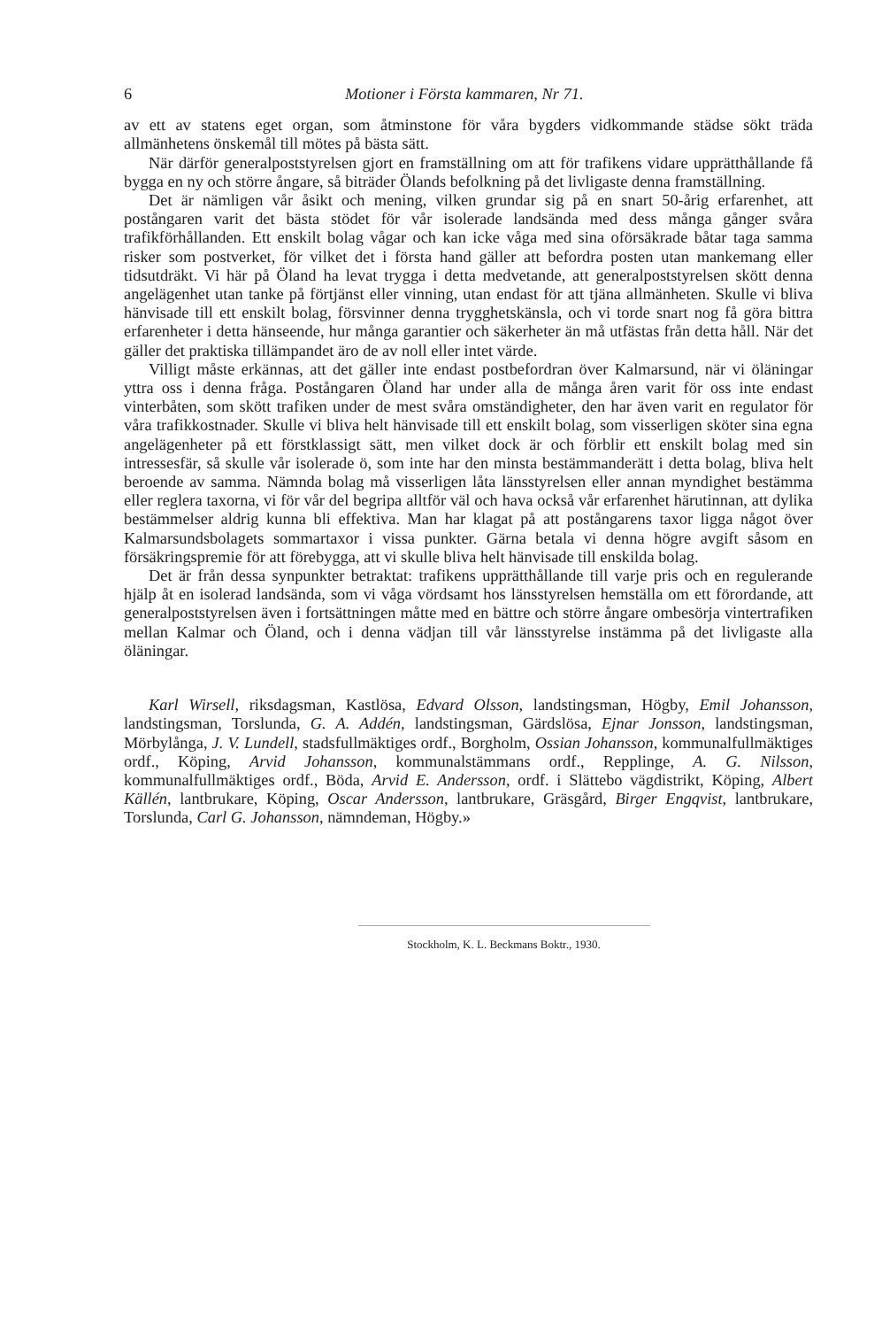6 Motioner i Första kammaren, Nr 71.
av ett av statens eget organ, som åtminstone för våra bygders vidkommande städse sökt träda allmänhetens önskemål till mötes på bästa sätt.
När därför generalpoststyrelsen gjort en framställning om att för trafikens vidare upprätthållande få bygga en ny och större ångare, så biträder Ölands befolkning på det livligaste denna framställning.
Det är nämligen vår åsikt och mening, vilken grundar sig på en snart 50-årig erfarenhet, att postångaren varit det bästa stödet för vår isolerade landsända med dess många gånger svåra trafikförhållanden. Ett enskilt bolag vågar och kan icke våga med sina oförsäkrade båtar taga samma risker som postverket, för vilket det i första hand gäller att befordra posten utan mankemang eller tidsutdräkt. Vi här på Öland ha levat trygga i detta medvetande, att generalpoststyrelsen skött denna angelägenhet utan tanke på förtjänst eller vinning, utan endast för att tjäna allmänheten. Skulle vi bliva hänvisade till ett enskilt bolag, försvinner denna trygghetskänsla, och vi torde snart nog få göra bittra erfarenheter i detta hänseende, hur många garantier och säkerheter än må utfästas från detta håll. När det gäller det praktiska tillämpandet äro de av noll eller intet värde.
Villigt måste erkännas, att det gäller inte endast postbefordran över Kalmarsund, när vi öläningar yttra oss i denna fråga. Postångaren Öland har under alla de många åren varit för oss inte endast vinterbåten, som skött trafiken under de mest svåra omständigheter, den har även varit en regulator för våra trafikkostnader. Skulle vi bliva helt hänvisade till ett enskilt bolag, som visserligen sköter sina egna angelägenheter på ett förstklassigt sätt, men vilket dock är och förblir ett enskilt bolag med sin intressesfär, så skulle vår isolerade ö, som inte har den minsta bestämmanderätt i detta bolag, bliva helt beroende av samma. Nämnda bolag må visserligen låta länsstyrelsen eller annan myndighet bestämma eller reglera taxorna, vi för vår del begripa alltför väl och hava också vår erfarenhet härutinnan, att dylika bestämmelser aldrig kunna bli effektiva. Man har klagat på att postångarens taxor ligga något över Kalmarsundsbolagets sommartaxor i vissa punkter. Gärna betala vi denna högre avgift såsom en försäkringspremie för att förebygga, att vi skulle bliva helt hänvisade till enskilda bolag.
Det är från dessa synpunkter betraktat: trafikens upprätthållande till varje pris och en regulerande hjälp åt en isolerad landsända, som vi våga vördsamt hos länsstyrelsen hemställa om ett förordande, att generalpoststyrelsen även i fortsättningen måtte med en bättre och större ångare ombesörja vintertrafiken mellan Kalmar och Öland, och i denna vädjan till vår länsstyrelse instämma på det livligaste alla öläningar.
Karl Wirsell, riksdagsman, Kastlösa, Edvard Olsson, landstingsman, Högby, Emil Johansson, landstingsman, Torslunda, G. A. Addén, landstingsman, Gärdslösa, Ejnar Jonsson, landstingsman, Mörbylånga, J. V. Lundell, stadsfullmäktiges ordf., Borgholm, Ossian Johansson, kommunalfullmäktiges ordf., Köping, Arvid Johansson, kommunalstämmans ordf., Repplinge, A. G. Nilsson, kommunalfullmäktiges ordf., Böda, Arvid E. Andersson, ordf. i Slättebo vägdistrikt, Köping, Albert Källén, lantbrukare, Köping, Oscar Andersson, lantbrukare, Gräsgård, Birger Engqvist, lantbrukare, Torslunda, Carl G. Johansson, nämndeman, Högby.»
Stockholm, K. L. Beckmans Boktr., 1930.